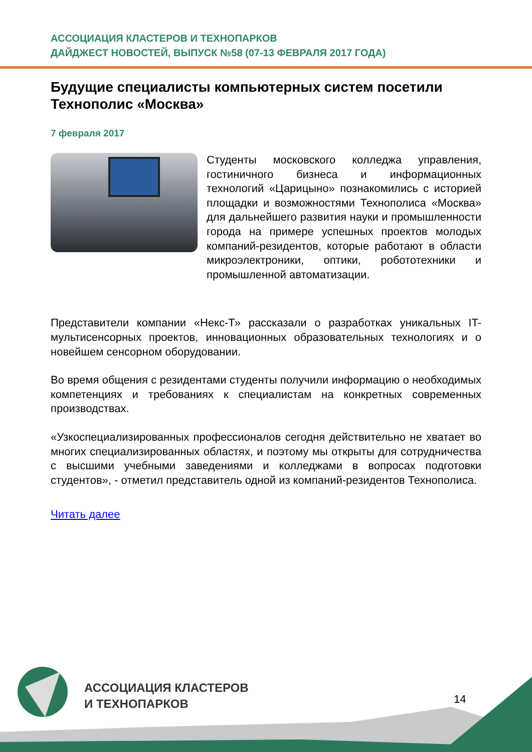АССОЦИАЦИЯ КЛАСТЕРОВ И ТЕХНОПАРКОВ
ДАЙДЖЕСТ НОВОСТЕЙ, ВЫПУСК №58 (07-13 ФЕВРАЛЯ 2017 ГОДА)
Будущие специалисты компьютерных систем посетили Технополис «Москва»
7 февраля 2017
Студенты московского колледжа управления, гостиничного бизнеса и информационных технологий «Царицыно» познакомились с историей площадки и возможностями Технополиса «Москва» для дальнейшего развития науки и промышленности города на примере успешных проектов молодых компаний-резидентов, которые работают в области микроэлектроники, оптики, робототехники и промышленной автоматизации.
Представители компании «Некс-Т» рассказали о разработках уникальных IT-мультисенсорных проектов, инновационных образовательных технологиях и о новейшем сенсорном оборудовании.
Во время общения с резидентами студенты получили информацию о необходимых компетенциях и требованиях к специалистам на конкретных современных производствах.
«Узкоспециализированных профессионалов сегодня действительно не хватает во многих специализированных областях, и поэтому мы открыты для сотрудничества с высшими учебными заведениями и колледжами в вопросах подготовки студентов», - отметил представитель одной из компаний-резидентов Технополиса.
Читать далее
АССОЦИАЦИЯ КЛАСТЕРОВ
И ТЕХНОПАРКОВ
14